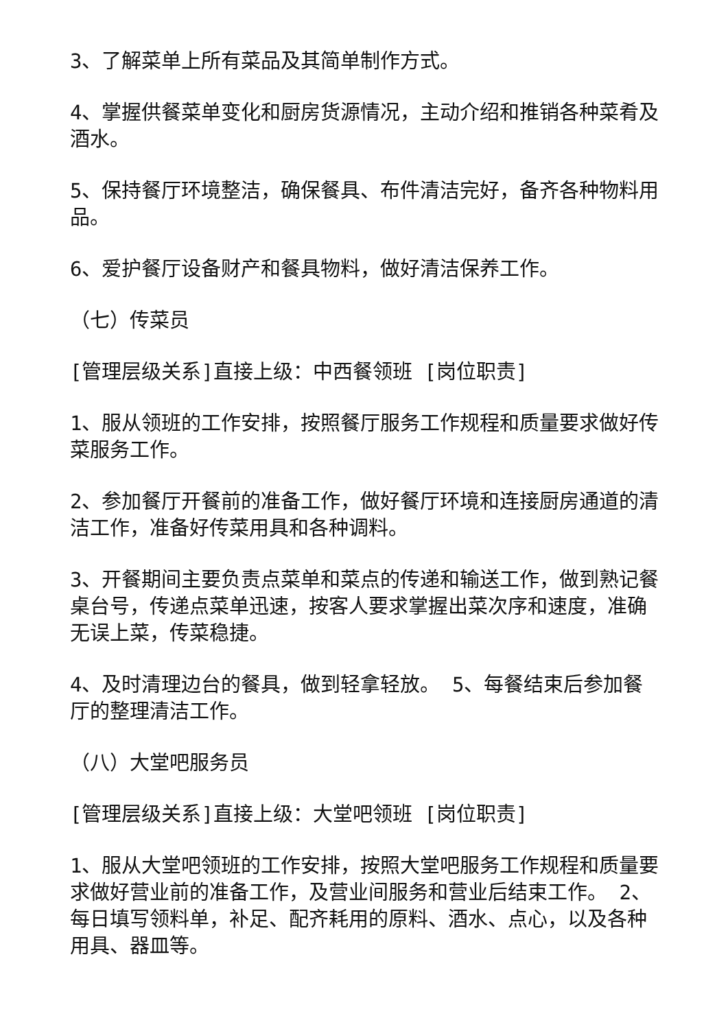3、了解菜单上所有菜品及其简单制作方式。
4、掌握供餐菜单变化和厨房货源情况，主动介绍和推销各种菜肴及酒水。
5、保持餐厅环境整洁，确保餐具、布件清洁完好，备齐各种物料用品。
6、爱护餐厅设备财产和餐具物料，做好清洁保养工作。
（七）传菜员
[管理层级关系]直接上级：中西餐领班 [岗位职责]
1、服从领班的工作安排，按照餐厅服务工作规程和质量要求做好传菜服务工作。
2、参加餐厅开餐前的准备工作，做好餐厅环境和连接厨房通道的清洁工作，准备好传菜用具和各种调料。
3、开餐期间主要负责点菜单和菜点的传递和输送工作，做到熟记餐桌台号，传递点菜单迅速，按客人要求掌握出菜次序和速度，准确无误上菜，传菜稳捷。
4、及时清理边台的餐具，做到轻拿轻放。 5、每餐结束后参加餐厅的整理清洁工作。
（八）大堂吧服务员
[管理层级关系]直接上级：大堂吧领班 [岗位职责]
1、服从大堂吧领班的工作安排，按照大堂吧服务工作规程和质量要求做好营业前的准备工作，及营业间服务和营业后结束工作。 2、每日填写领料单，补足、配齐耗用的原料、酒水、点心，以及各种用具、器皿等。